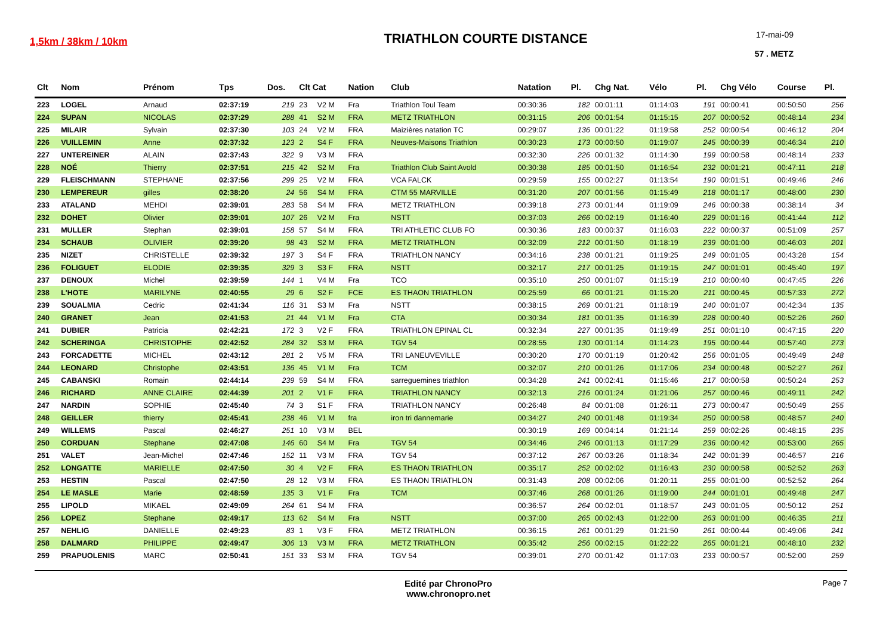1,5km / 38km / 10km
TRIATHLON COURTE DISTANCE
17-mai-09
57 . METZ
| Clt | Nom | Prénom | Tps | Dos. | Clt Cat | | Nation | Club | Natation | Pl. | Chg Nat. | Vélo | Pl. | Chg Vélo | Course | Pl. |
| --- | --- | --- | --- | --- | --- | --- | --- | --- | --- | --- | --- | --- | --- | --- | --- | --- |
| 223 | LOGEL | Arnaud | 02:37:19 | 219 | 23 | V2 M | Fra | Triathlon Toul Team | 00:30:36 | 182 | 00:01:11 | 01:14:03 | 191 | 00:00:41 | 00:50:50 | 256 |
| 224 | SUPAN | NICOLAS | 02:37:29 | 288 | 41 | S2 M | FRA | METZ TRIATHLON | 00:31:15 | 206 | 00:01:54 | 01:15:15 | 207 | 00:00:52 | 00:48:14 | 234 |
| 225 | MILAIR | Sylvain | 02:37:30 | 103 | 24 | V2 M | FRA | Maizières natation TC | 00:29:07 | 136 | 00:01:22 | 01:19:58 | 252 | 00:00:54 | 00:46:12 | 204 |
| 226 | VUILLEMIN | Anne | 02:37:32 | 123 | 2 | S4 F | FRA | Neuves-Maisons Triathlon | 00:30:23 | 173 | 00:00:50 | 01:19:07 | 245 | 00:00:39 | 00:46:34 | 210 |
| 227 | UNTEREINER | ALAIN | 02:37:43 | 322 | 9 | V3 M | FRA | | 00:32:30 | 226 | 00:01:32 | 01:14:30 | 199 | 00:00:58 | 00:48:14 | 233 |
| 228 | NOÉ | Thierry | 02:37:51 | 215 | 42 | S2 M | Fra | Triathlon Club Saint Avold | 00:30:38 | 185 | 00:01:50 | 01:16:54 | 232 | 00:01:21 | 00:47:11 | 218 |
| 229 | FLEISCHMANN | STEPHANE | 02:37:56 | 299 | 25 | V2 M | FRA | VCA FALCK | 00:29:59 | 155 | 00:02:27 | 01:13:54 | 190 | 00:01:51 | 00:49:46 | 246 |
| 230 | LEMPEREUR | gilles | 02:38:20 | 24 | 56 | S4 M | FRA | CTM 55 MARVILLE | 00:31:20 | 207 | 00:01:56 | 01:15:49 | 218 | 00:01:17 | 00:48:00 | 230 |
| 233 | ATALAND | MEHDI | 02:39:01 | 283 | 58 | S4 M | FRA | METZ TRIATHLON | 00:39:18 | 273 | 00:01:44 | 01:19:09 | 246 | 00:00:38 | 00:38:14 | 34 |
| 232 | DOHET | Olivier | 02:39:01 | 107 | 26 | V2 M | Fra | NSTT | 00:37:03 | 266 | 00:02:19 | 01:16:40 | 229 | 00:01:16 | 00:41:44 | 112 |
| 231 | MULLER | Stephan | 02:39:01 | 158 | 57 | S4 M | FRA | TRI ATHLETIC CLUB FO | 00:30:36 | 183 | 00:00:37 | 01:16:03 | 222 | 00:00:37 | 00:51:09 | 257 |
| 234 | SCHAUB | OLIVIER | 02:39:20 | 98 | 43 | S2 M | FRA | METZ TRIATHLON | 00:32:09 | 212 | 00:01:50 | 01:18:19 | 239 | 00:01:00 | 00:46:03 | 201 |
| 235 | NIZET | CHRISTELLE | 02:39:32 | 197 | 3 | S4 F | FRA | TRIATHLON NANCY | 00:34:16 | 238 | 00:01:21 | 01:19:25 | 249 | 00:01:05 | 00:43:28 | 154 |
| 236 | FOLIGUET | ELODIE | 02:39:35 | 329 | 3 | S3 F | FRA | NSTT | 00:32:17 | 217 | 00:01:25 | 01:19:15 | 247 | 00:01:01 | 00:45:40 | 197 |
| 237 | DENOUX | Michel | 02:39:59 | 144 | 1 | V4 M | Fra | TCO | 00:35:10 | 250 | 00:01:07 | 01:15:19 | 210 | 00:00:40 | 00:47:45 | 226 |
| 238 | L'HOTE | MARILYNE | 02:40:55 | 29 | 6 | S2 F | FCE | ES THAON TRIATHLON | 00:25:59 | 66 | 00:01:21 | 01:15:20 | 211 | 00:00:45 | 00:57:33 | 272 |
| 239 | SOUALMIA | Cedric | 02:41:34 | 116 | 31 | S3 M | Fra | NSTT | 00:38:15 | 269 | 00:01:21 | 01:18:19 | 240 | 00:01:07 | 00:42:34 | 135 |
| 240 | GRANET | Jean | 02:41:53 | 21 | 44 | V1 M | Fra | CTA | 00:30:34 | 181 | 00:01:35 | 01:16:39 | 228 | 00:00:40 | 00:52:26 | 260 |
| 241 | DUBIER | Patricia | 02:42:21 | 172 | 3 | V2 F | FRA | TRIATHLON EPINAL CL | 00:32:34 | 227 | 00:01:35 | 01:19:49 | 251 | 00:01:10 | 00:47:15 | 220 |
| 242 | SCHERINGA | CHRISTOPHE | 02:42:52 | 284 | 32 | S3 M | FRA | TGV 54 | 00:28:55 | 130 | 00:01:14 | 01:14:23 | 195 | 00:00:44 | 00:57:40 | 273 |
| 243 | FORCADETTE | MICHEL | 02:43:12 | 281 | 2 | V5 M | FRA | TRI LANEUVEVILLE | 00:30:20 | 170 | 00:01:19 | 01:20:42 | 256 | 00:01:05 | 00:49:49 | 248 |
| 244 | LEONARD | Christophe | 02:43:51 | 136 | 45 | V1 M | Fra | TCM | 00:32:07 | 210 | 00:01:26 | 01:17:06 | 234 | 00:00:48 | 00:52:27 | 261 |
| 245 | CABANSKI | Romain | 02:44:14 | 239 | 59 | S4 M | FRA | sarreguemines triathlon | 00:34:28 | 241 | 00:02:41 | 01:15:46 | 217 | 00:00:58 | 00:50:24 | 253 |
| 246 | RICHARD | ANNE CLAIRE | 02:44:39 | 201 | 2 | V1 F | FRA | TRIATHLON NANCY | 00:32:13 | 216 | 00:01:24 | 01:21:06 | 257 | 00:00:46 | 00:49:11 | 242 |
| 247 | NARDIN | SOPHIE | 02:45:40 | 74 | 3 | S1 F | FRA | TRIATHLON NANCY | 00:26:48 | 84 | 00:01:08 | 01:26:11 | 273 | 00:00:47 | 00:50:49 | 255 |
| 248 | GEILLER | thierry | 02:45:41 | 238 | 46 | V1 M | fra | iron tri dannemarie | 00:34:27 | 240 | 00:01:48 | 01:19:34 | 250 | 00:00:58 | 00:48:57 | 240 |
| 249 | WILLEMS | Pascal | 02:46:27 | 251 | 10 | V3 M | BEL | | 00:30:19 | 169 | 00:04:14 | 01:21:14 | 259 | 00:02:26 | 00:48:15 | 235 |
| 250 | CORDUAN | Stephane | 02:47:08 | 146 | 60 | S4 M | Fra | TGV 54 | 00:34:46 | 246 | 00:01:13 | 01:17:29 | 236 | 00:00:42 | 00:53:00 | 265 |
| 251 | VALET | Jean-Michel | 02:47:46 | 152 | 11 | V3 M | FRA | TGV 54 | 00:37:12 | 267 | 00:03:26 | 01:18:34 | 242 | 00:01:39 | 00:46:57 | 216 |
| 252 | LONGATTE | MARIELLE | 02:47:50 | 30 | 4 | V2 F | FRA | ES THAON TRIATHLON | 00:35:17 | 252 | 00:02:02 | 01:16:43 | 230 | 00:00:58 | 00:52:52 | 263 |
| 253 | HESTIN | Pascal | 02:47:50 | 28 | 12 | V3 M | FRA | ES THAON TRIATHLON | 00:31:43 | 208 | 00:02:06 | 01:20:11 | 255 | 00:01:00 | 00:52:52 | 264 |
| 254 | LE MASLE | Marie | 02:48:59 | 135 | 3 | V1 F | Fra | TCM | 00:37:46 | 268 | 00:01:26 | 01:19:00 | 244 | 00:01:01 | 00:49:48 | 247 |
| 255 | LIPOLD | MIKAEL | 02:49:09 | 264 | 61 | S4 M | FRA | | 00:36:57 | 264 | 00:02:01 | 01:18:57 | 243 | 00:01:05 | 00:50:12 | 251 |
| 256 | LOPEZ | Stephane | 02:49:17 | 113 | 62 | S4 M | Fra | NSTT | 00:37:00 | 265 | 00:02:43 | 01:22:00 | 263 | 00:01:00 | 00:46:35 | 211 |
| 257 | NEHLIG | DANIELLE | 02:49:23 | 83 | 1 | V3 F | FRA | METZ TRIATHLON | 00:36:15 | 261 | 00:01:29 | 01:21:50 | 261 | 00:00:44 | 00:49:06 | 241 |
| 258 | DALMARD | PHILIPPE | 02:49:47 | 306 | 13 | V3 M | FRA | METZ TRIATHLON | 00:35:42 | 256 | 00:02:15 | 01:22:22 | 265 | 00:01:21 | 00:48:10 | 232 |
| 259 | PRAPUOLENIS | MARC | 02:50:41 | 151 | 33 | S3 M | FRA | TGV 54 | 00:39:01 | 270 | 00:01:42 | 01:17:03 | 233 | 00:00:57 | 00:52:00 | 259 |
Edité par ChronoPro
www.chronopro.net
Page 7